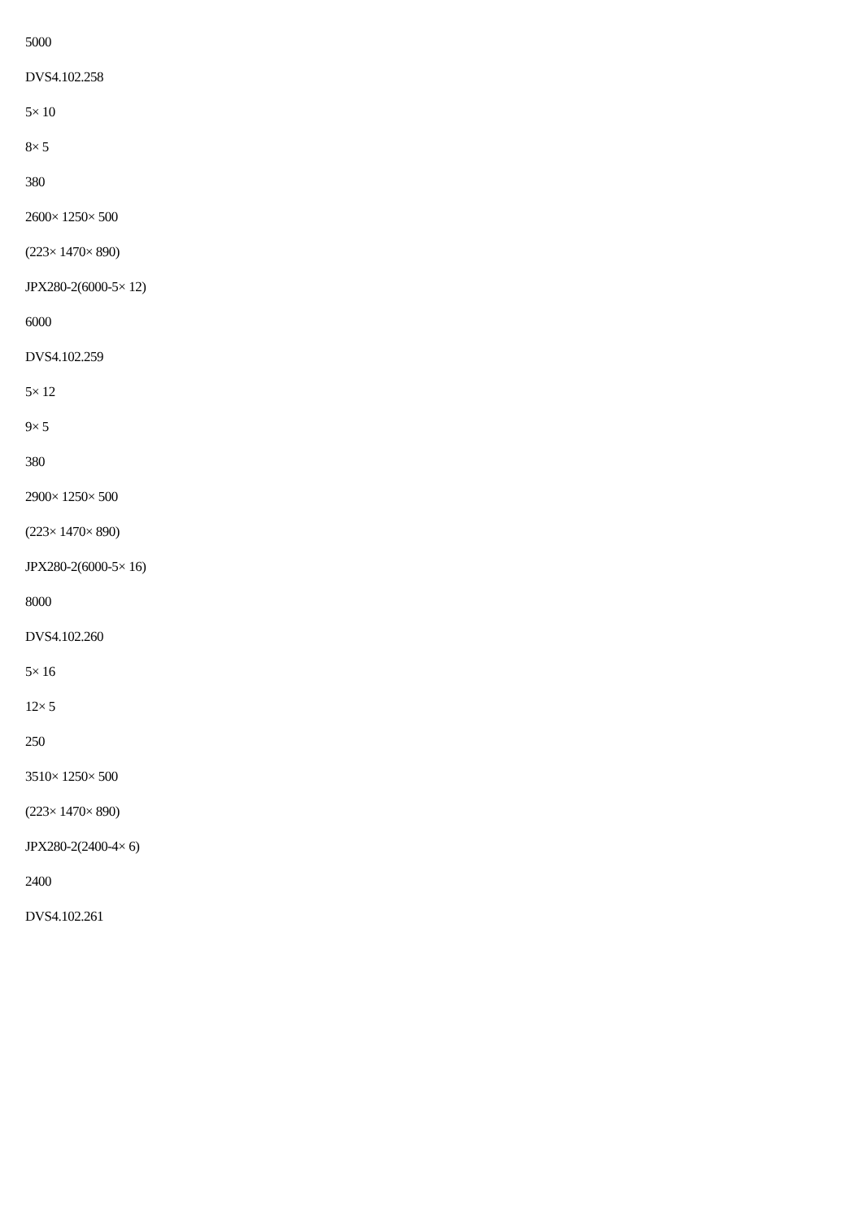5000
DVS4.102.258
5× 10
8× 5
380
2600× 1250× 500
(223× 1470× 890)
JPX280-2(6000-5× 12)
6000
DVS4.102.259
5× 12
9× 5
380
2900× 1250× 500
(223× 1470× 890)
JPX280-2(6000-5× 16)
8000
DVS4.102.260
5× 16
12× 5
250
3510× 1250× 500
(223× 1470× 890)
JPX280-2(2400-4× 6)
2400
DVS4.102.261